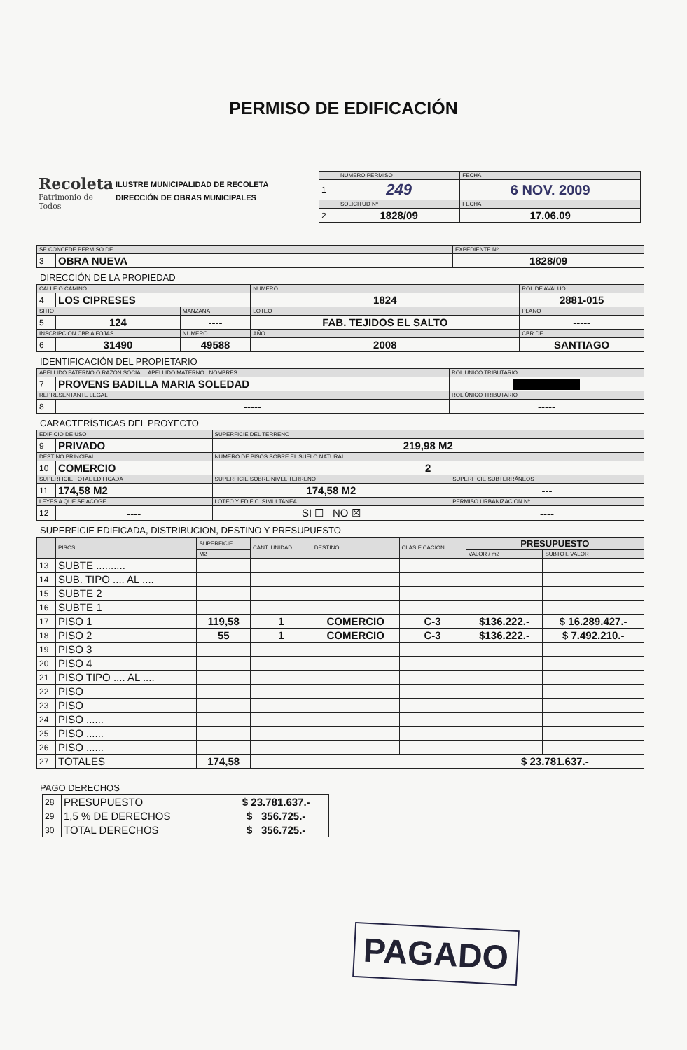PERMISO DE EDIFICACIÓN
Recoleta
Patrimonio de Todos
ILUSTRE MUNICIPALIDAD DE RECOLETA
DIRECCIÓN DE OBRAS MUNICIPALES
| | NUMERO PERMISO | FECHA |
| --- | --- | --- |
| 1 | 249 | 6 NOV. 2009 |
| | SOLICITUD Nº | FECHA |
| 2 | 1828/09 | 17.06.09 |
| SE CONCEDE PERMISO DE | | EXPEDIENTE Nº |
| --- | --- | --- |
| 3 | OBRA NUEVA | 1828/09 |
DIRECCIÓN DE LA PROPIEDAD
| CALLE O CAMINO | | | NUMERO | ROL DE AVALUO |
| --- | --- | --- | --- | --- |
| 4 | LOS CIPRESES | | 1824 | 2881-015 |
| SITIO | | MANZANA | LOTEO | PLANO |
| 5 | 124 | ---- | FAB. TEJIDOS EL SALTO | ----- |
| INSCRIPCION CBR A FOJAS | | NUMERO | AÑO | CBR DE |
| 6 | 31490 | 49588 | 2008 | SANTIAGO |
IDENTIFICACIÓN DEL PROPIETARIO
| APELLIDO PATERNO O RAZON SOCIAL APELLIDO MATERNO NOMBRES | | ROL ÚNICO TRIBUTARIO |
| --- | --- | --- |
| 7 | PROVENS BADILLA MARIA SOLEDAD | |
| REPRESENTANTE LEGAL | | ROL ÚNICO TRIBUTARIO |
| 8 | ----- | ----- |
CARACTERÍSTICAS DEL PROYECTO
| EDIFICIO DE USO | | SUPERFICIE DEL TERRENO | |
| --- | --- | --- | --- |
| 9 | PRIVADO | 219,98 M2 | |
| DESTINO PRINCIPAL | | NÚMERO DE PISOS SOBRE EL SUELO NATURAL | |
| 10 | COMERCIO | 2 | |
| SUPERFICIE TOTAL EDIFICADA | | SUPERFICIE SOBRE NIVEL TERRENO | SUPERFICIE SUBTERRÁNEOS |
| 11 | 174,58 M2 | 174,58 M2 | --- |
| LEYES A QUE SE ACOGE | | LOTEO Y EDIFIC. SIMULTANEA | PERMISO URBANIZACION Nº |
| 12 | ---- | SI ☐ NO ☒ | ---- |
SUPERFICIE EDIFICADA, DISTRIBUCION, DESTINO Y PRESUPUESTO
| | PISOS | SUPERFICIE | CANT. UNIDAD | DESTINO | CLASIFICACIÓN | PRESUPUESTO | |
| --- | --- | --- | --- | --- | --- | --- | --- |
| | | M2 | | | | VALOR / m2 | SUBTOT. VALOR |
| 13 | SUBTE .......... | | | | | | |
| 14 | SUB. TIPO .... AL .... | | | | | | |
| 15 | SUBTE 2 | | | | | | |
| 16 | SUBTE 1 | | | | | | |
| 17 | PISO 1 | 119,58 | 1 | COMERCIO | C-3 | $136.222.- | $ 16.289.427.- |
| 18 | PISO 2 | 55 | 1 | COMERCIO | C-3 | $136.222.- | $ 7.492.210.- |
| 19 | PISO 3 | | | | | | |
| 20 | PISO 4 | | | | | | |
| 21 | PISO TIPO .... AL .... | | | | | | |
| 22 | PISO | | | | | | |
| 23 | PISO | | | | | | |
| 24 | PISO ...... | | | | | | |
| 25 | PISO ...... | | | | | | |
| 26 | PISO ...... | | | | | | |
| 27 | TOTALES | 174,58 | | | | $ 23.781.637.- | |
PAGO DERECHOS
| 28 | PRESUPUESTO | $ 23.781.637.- |
| 29 | 1,5 % DE DERECHOS | $ 356.725.- |
| 30 | TOTAL DERECHOS | $ 356.725.- |
PAGADO